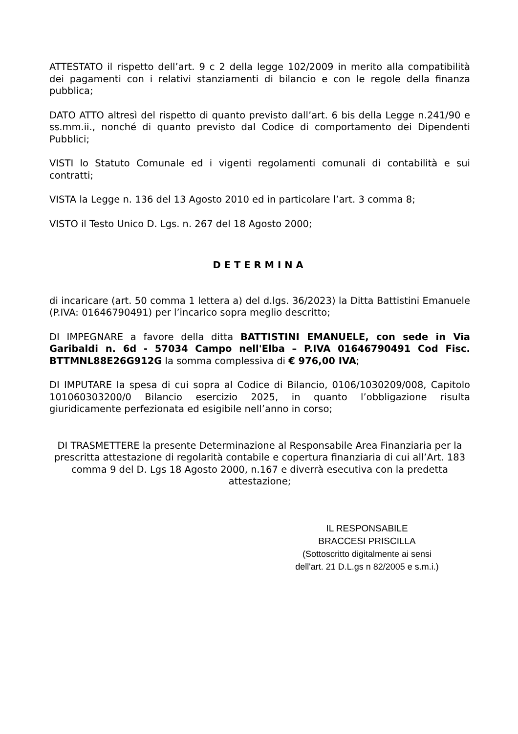ATTESTATO il rispetto dell’art. 9 c 2 della legge 102/2009 in merito alla compatibilità dei pagamenti con i relativi stanziamenti di bilancio e con le regole della finanza pubblica;
DATO ATTO altresì del rispetto di quanto previsto dall’art. 6 bis della Legge n.241/90 e ss.mm.ii., nonché di quanto previsto dal Codice di comportamento dei Dipendenti Pubblici;
VISTI lo Statuto Comunale ed i vigenti regolamenti comunali di contabilità e sui contratti;
VISTA la Legge n. 136 del 13 Agosto 2010 ed in particolare l’art. 3 comma 8;
VISTO il Testo Unico D. Lgs. n. 267 del 18 Agosto 2000;
DETERMINA
di incaricare (art. 50 comma 1 lettera a) del d.lgs. 36/2023) la Ditta Battistini Emanuele (P.IVA: 01646790491) per l’incarico sopra meglio descritto;
DI IMPEGNARE a favore della ditta BATTISTINI EMANUELE, con sede in Via Garibaldi n. 6d - 57034 Campo nell'Elba – P.IVA 01646790491 Cod Fisc. BTTMNL88E26G912G la somma complessiva di € 976,00 IVA;
DI IMPUTARE la spesa di cui sopra al Codice di Bilancio, 0106/1030209/008, Capitolo 101060303200/0 Bilancio esercizio 2025, in quanto l’obbligazione risulta giuridicamente perfezionata ed esigibile nell’anno in corso;
DI TRASMETTERE la presente Determinazione al Responsabile Area Finanziaria per la prescritta attestazione di regolarità contabile e copertura finanziaria di cui all’Art. 183 comma 9 del D. Lgs 18 Agosto 2000, n.167 e diverrà esecutiva con la predetta attestazione;
IL RESPONSABILE
BRACCESI PRISCILLA
(Sottoscritto digitalmente ai sensi
dell'art. 21 D.L.gs n 82/2005 e s.m.i.)